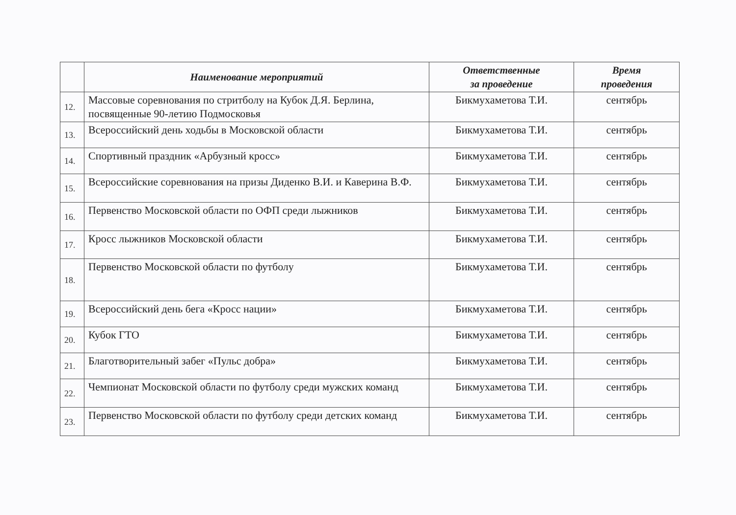| | Наименование мероприятий | Ответственные за проведение | Время проведения |
| --- | --- | --- | --- |
| 12. | Массовые соревнования по стритболу на Кубок Д.Я. Берлина, посвященные 90-летию Подмосковья | Бикмухаметова Т.И. | сентябрь |
| 13. | Всероссийский день ходьбы в Московской области | Бикмухаметова Т.И. | сентябрь |
| 14. | Спортивный праздник «Арбузный кросс» | Бикмухаметова Т.И. | сентябрь |
| 15. | Всероссийские соревнования на призы Диденко В.И. и Каверина В.Ф. | Бикмухаметова Т.И. | сентябрь |
| 16. | Первенство Московской области по ОФП среди лыжников | Бикмухаметова Т.И. | сентябрь |
| 17. | Кросс лыжников Московской области | Бикмухаметова Т.И. | сентябрь |
| 18. | Первенство Московской области по футболу | Бикмухаметова Т.И. | сентябрь |
| 19. | Всероссийский день бега «Кросс нации» | Бикмухаметова Т.И. | сентябрь |
| 20. | Кубок ГТО | Бикмухаметова Т.И. | сентябрь |
| 21. | Благотворительный забег «Пульс добра» | Бикмухаметова Т.И. | сентябрь |
| 22. | Чемпионат Московской области по футболу среди мужских команд | Бикмухаметова Т.И. | сентябрь |
| 23. | Первенство Московской области по футболу среди детских команд | Бикмухаметова Т.И. | сентябрь |